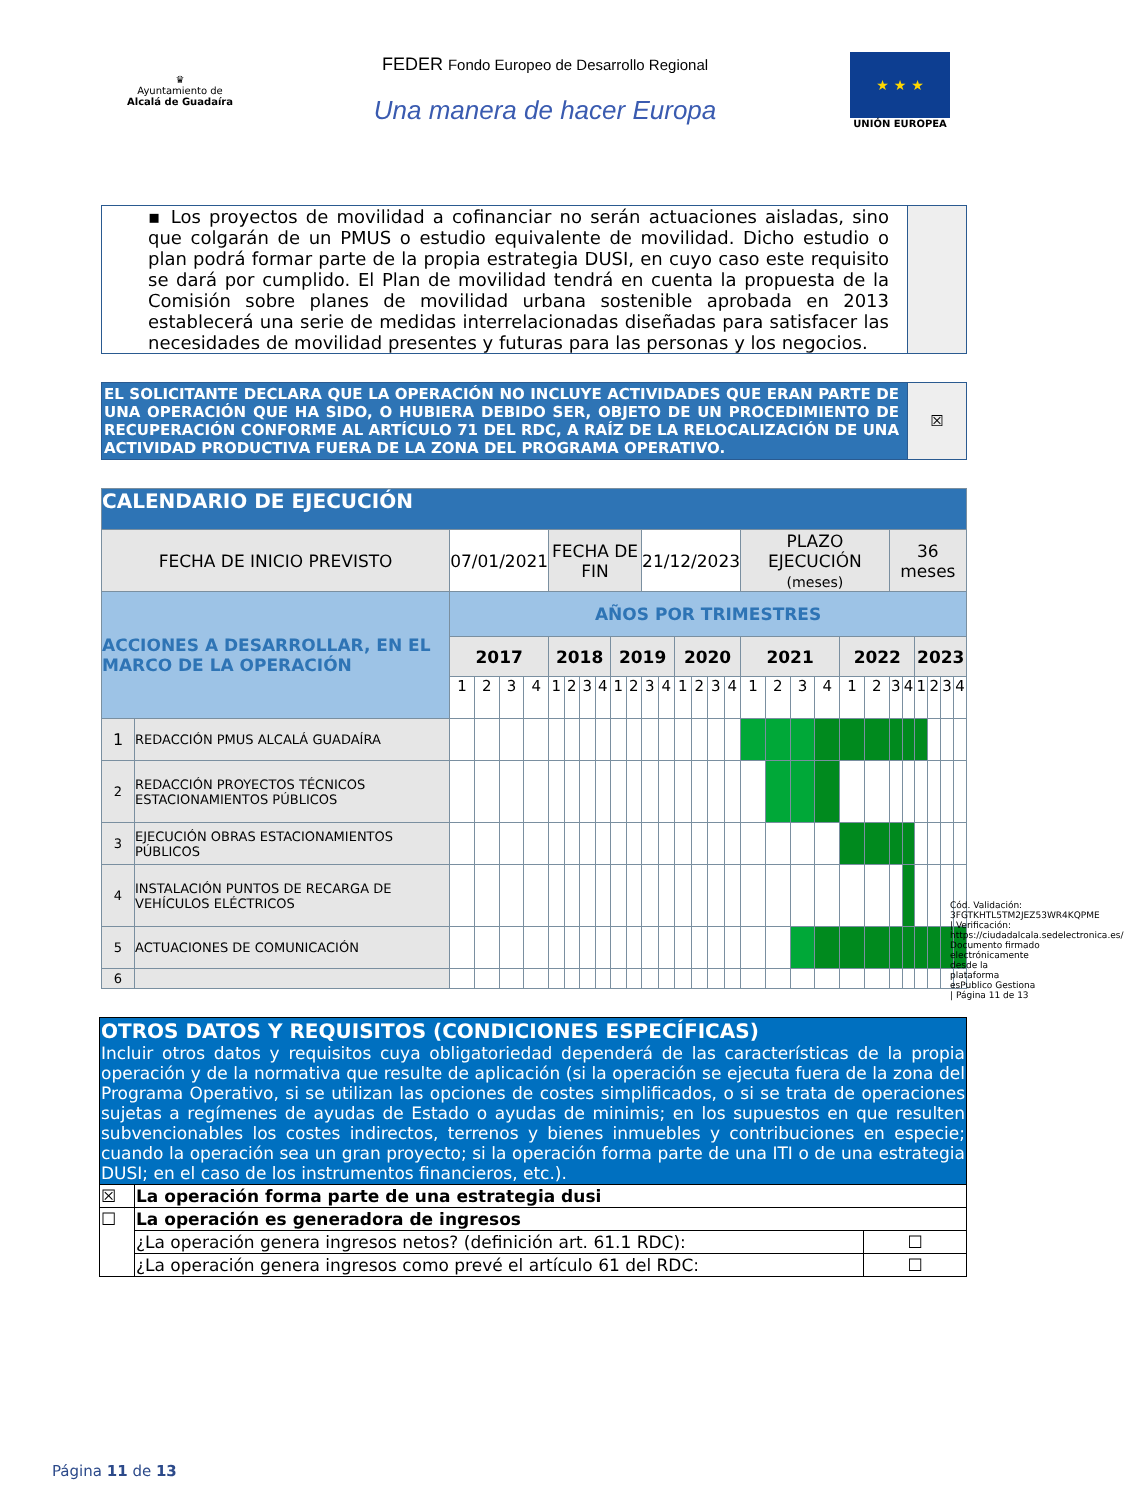♛
Ayuntamiento de
Alcalá de Guadaíra
FEDER Fondo Europeo de Desarrollo Regional
Una manera de hacer Europa
★ ★ ★
UNIÓN EUROPEA
| ▪ Los proyectos de movilidad a cofinanciar no serán actuaciones aisladas, sino que colgarán de un PMUS o estudio equivalente de movilidad. Dicho estudio o plan podrá formar parte de la propia estrategia DUSI, en cuyo caso este requisito se dará por cumplido. El Plan de movilidad tendrá en cuenta la propuesta de la Comisión sobre planes de movilidad urbana sostenible aprobada en 2013 establecerá una serie de medidas interrelacionadas diseñadas para satisfacer las necesidades de movilidad presentes y futuras para las personas y los negocios. | |
| EL SOLICITANTE DECLARA QUE LA OPERACIÓN NO INCLUYE ACTIVIDADES QUE ERAN PARTE DE UNA OPERACIÓN QUE HA SIDO, O HUBIERA DEBIDO SER, OBJETO DE UN PROCEDIMIENTO DE RECUPERACIÓN CONFORME AL ARTÍCULO 71 DEL RDC, A RAÍZ DE LA RELOCALIZACIÓN DE UNA ACTIVIDAD PRODUCTIVA FUERA DE LA ZONA DEL PROGRAMA OPERATIVO. | ☒ |
| CALENDARIO DE EJECUCIÓN | | | | | | | | | | | | | | | | | | | | | | | | | | | | | |
| FECHA DE INICIO PREVISTO | | 07/01/2021 | | | | FECHA DE FIN | | | | | | 21/12/2023 | | | | | | PLAZO EJECUCIÓN (meses) | | | | | | 36 meses | | | | | |
| ACCIONES A DESARROLLAR, EN EL MARCO DE LA OPERACIÓN | | AÑOS POR TRIMESTRES | | | | | | | | | | | | | | | | | | | | | | | | | | | |
| | | 2017 | | | | 2018 | | | | 2019 | | | | 2020 | | | | 2021 | | | | 2022 | | | | 2023 | | | |
| | | 1 | 2 | 3 | 4 | 1 | 2 | 3 | 4 | 1 | 2 | 3 | 4 | 1 | 2 | 3 | 4 | 1 | 2 | 3 | 4 | 1 | 2 | 3 | 4 | 1 | 2 | 3 | 4 |
| 1 | REDACCIÓN PMUS ALCALÁ GUADAÍRA | | | | | | | | | | | | | | | | | | | | | | | | | | | | |
| 2 | REDACCIÓN PROYECTOS TÉCNICOS ESTACIONAMIENTOS PÚBLICOS | | | | | | | | | | | | | | | | | | | | | | | | | | | | |
| 3 | EJECUCIÓN OBRAS ESTACIONAMIENTOS PÚBLICOS | | | | | | | | | | | | | | | | | | | | | | | | | | | | |
| 4 | INSTALACIÓN PUNTOS DE RECARGA DE VEHÍCULOS ELÉCTRICOS | | | | | | | | | | | | | | | | | | | | | | | | | | | | |
| 5 | ACTUACIONES DE COMUNICACIÓN | | | | | | | | | | | | | | | | | | | | | | | | | | | | |
| 6 | | | | | | | | | | | | | | | | | | | | | | | | | | | | | |
| OTROS DATOS Y REQUISITOS (CONDICIONES ESPECÍFICAS) Incluir otros datos y requisitos cuya obligatoriedad dependerá de las características de la propia operación y de la normativa que resulte de aplicación (si la operación se ejecuta fuera de la zona del Programa Operativo, si se utilizan las opciones de costes simplificados, o si se trata de operaciones sujetas a regímenes de ayudas de Estado o ayudas de minimis; en los supuestos en que resulten subvencionables los costes indirectos, terrenos y bienes inmuebles y contribuciones en especie; cuando la operación sea un gran proyecto; si la operación forma parte de una ITI o de una estrategia DUSI; en el caso de los instrumentos financieros, etc.). | | |
| ☒ | La operación forma parte de una estrategia dusi | |
| ☐ | La operación es generadora de ingresos | |
| | ¿La operación genera ingresos netos? (definición art. 61.1 RDC): | ☐ |
| | ¿La operación genera ingresos como prevé el artículo 61 del RDC: | ☐ |
Cód. Validación: 3FGTKHTL5TM2JEZ53WR4KQPME | Verificación: https://ciudadalcala.sedelectronica.es/ Documento firmado electrónicamente desde la plataforma esPublico Gestiona | Página 11 de 13
Página 11 de 13